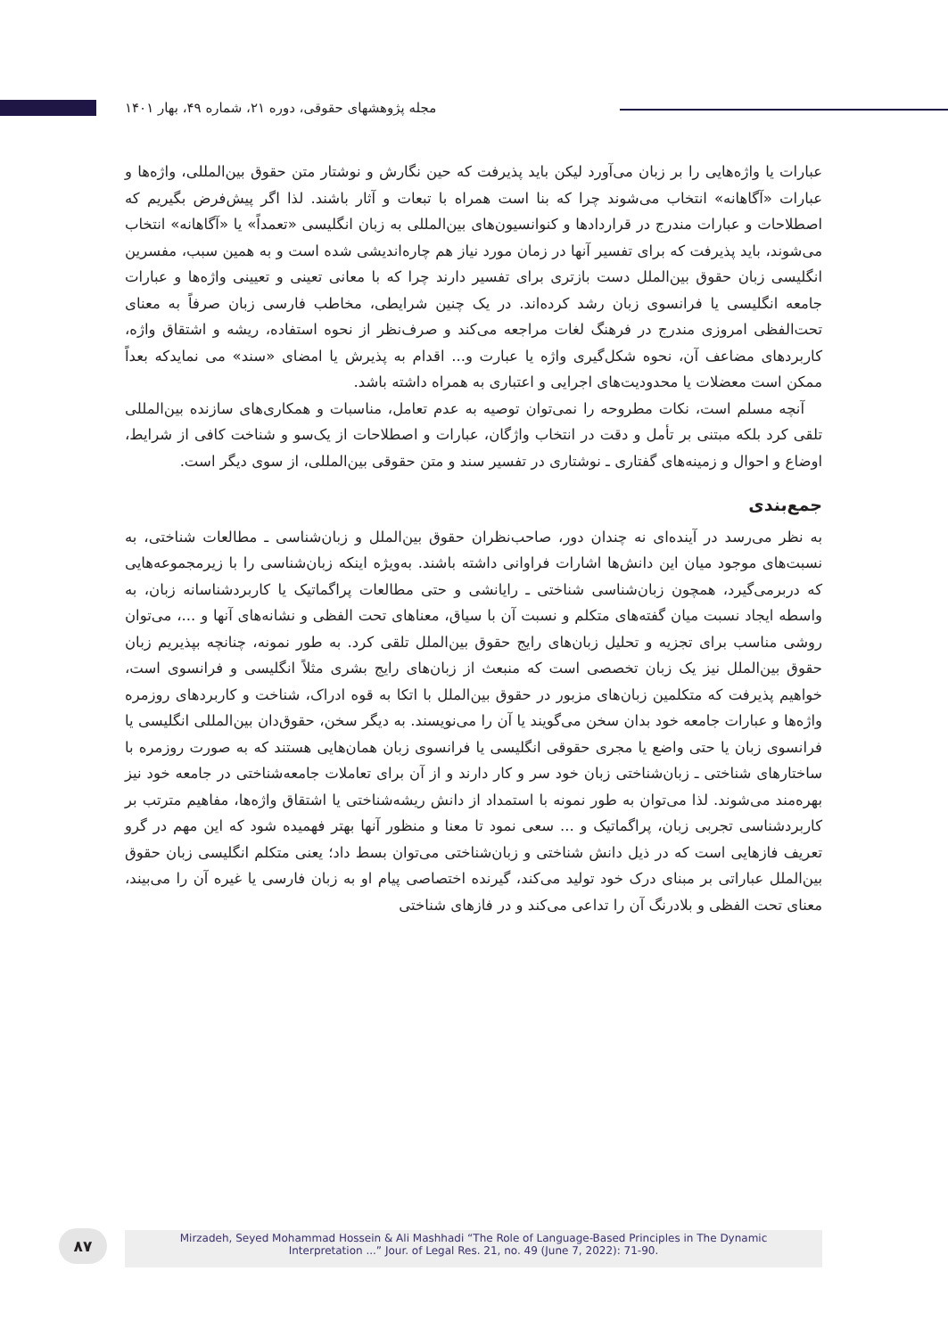مجله پژوهشهای حقوقی، دوره ۲۱، شماره ۴۹، بهار ۱۴۰۱
عبارات یا واژه‌هایی را بر زبان می‌آورد لیکن باید پذیرفت که حین نگارش و نوشتار متن حقوق بین‌المللی، واژه‌ها و عبارات «آگاهانه» انتخاب می‌شوند چرا که بنا است همراه با تبعات و آثار باشند. لذا اگر پیش‌فرض بگیریم که اصطلاحات و عبارات مندرج در قراردادها و کنوانسیون‌های بین‌المللی به زبان انگلیسی «تعمداً» یا «آگاهانه» انتخاب می‌شوند، باید پذیرفت که برای تفسیر آنها در زمان مورد نیاز هم چاره‌اندیشی شده است و به همین سبب، مفسرین انگلیسی زبان حقوق بین‌الملل دست بازتری برای تفسیر دارند چرا که با معانی تعینی و تعیینی واژه‌ها و عبارات جامعه انگلیسی یا فرانسوی زبان رشد کرده‌اند. در یک چنین شرایطی، مخاطب فارسی زبان صرفاً به معنای تحت‌الفظی امروزی مندرج در فرهنگ لغات مراجعه می‌کند و صرف‌نظر از نحوه استفاده، ریشه و اشتقاق واژه، کاربردهای مضاعف آن، نحوه شکل‌گیری واژه یا عبارت و... اقدام به پذیرش یا امضای «سند» می نمایدکه بعداً ممکن است معضلات یا محدودیت‌های اجرایی و اعتباری به همراه داشته باشد.
آنچه مسلم است، نکات مطروحه را نمی‌توان توصیه به عدم تعامل، مناسبات و همکاری‌های سازنده بین‌المللی تلقی کرد بلکه مبتنی بر تأمل و دقت در انتخاب واژگان، عبارات و اصطلاحات از یک‌سو و شناخت کافی از شرایط، اوضاع و احوال و زمینه‌های گفتاری ـ نوشتاری در تفسیر سند و متن حقوقی بین‌المللی، از سوی دیگر است.
جمع‌بندی
به نظر می‌رسد در آینده‌ای نه چندان دور، صاحب‌نظران حقوق بین‌الملل و زبان‌شناسی ـ مطالعات شناختی، به نسبت‌های موجود میان این دانش‌ها اشارات فراوانی داشته باشند. به‌ویژه اینکه زبان‌شناسی را با زیرمجموعه‌هایی که دربرمی‌گیرد، همچون زبان‌شناسی شناختی ـ رایانشی و حتی مطالعات پراگماتیک یا کاربردشناسانه زبان، به واسطه ایجاد نسبت میان گفته‌های متکلم و نسبت آن با سیاق، معناهای تحت الفظی و نشانه‌های آنها و ...، می‌توان روشی مناسب برای تجزیه و تحلیل زبان‌های رایج حقوق بین‌الملل تلقی کرد. به طور نمونه، چنانچه بپذیریم زبان حقوق بین‌الملل نیز یک زبان تخصصی است که منبعث از زبان‌های رایج بشری مثلاً انگلیسی و فرانسوی است، خواهیم پذیرفت که متکلمین زبان‌های مزبور در حقوق بین‌الملل با اتکا به قوه ادراک، شناخت و کاربردهای روزمره واژه‌ها و عبارات جامعه خود بدان سخن می‌گویند یا آن را می‌نویسند. به دیگر سخن، حقوق‌دان بین‌المللی انگلیسی یا فرانسوی زبان یا حتی واضع یا مجری حقوقی انگلیسی یا فرانسوی زبان همان‌هایی هستند که به صورت روزمره با ساختارهای شناختی ـ زبان‌شناختی زبان خود سر و کار دارند و از آن برای تعاملات جامعه‌شناختی در جامعه خود نیز بهره‌مند می‌شوند. لذا می‌توان به طور نمونه با استمداد از دانش ریشه‌شناختی یا اشتقاق واژه‌ها، مفاهیم مترتب بر کاربردشناسی تجربی زبان، پراگماتیک و ... سعی نمود تا معنا و منظور آنها بهتر فهمیده شود که این مهم در گرو تعریف فازهایی است که در ذیل دانش شناختی و زبان‌شناختی می‌توان بسط داد؛ یعنی متکلم انگلیسی زبان حقوق بین‌الملل عباراتی بر مبنای درک خود تولید می‌کند، گیرنده اختصاصی پیام او به زبان فارسی یا غیره آن را می‌بیند، معنای تحت الفظی و بلادرنگ آن را تداعی می‌کند و در فازهای شناختی
۸۷
Mirzadeh, Seyed Mohammad Hossein & Ali Mashhadi “The Role of Language-Based Principles in The Dynamic
Interpretation ...” Jour. of Legal Res. 21, no. 49 (June 7, 2022): 71-90.